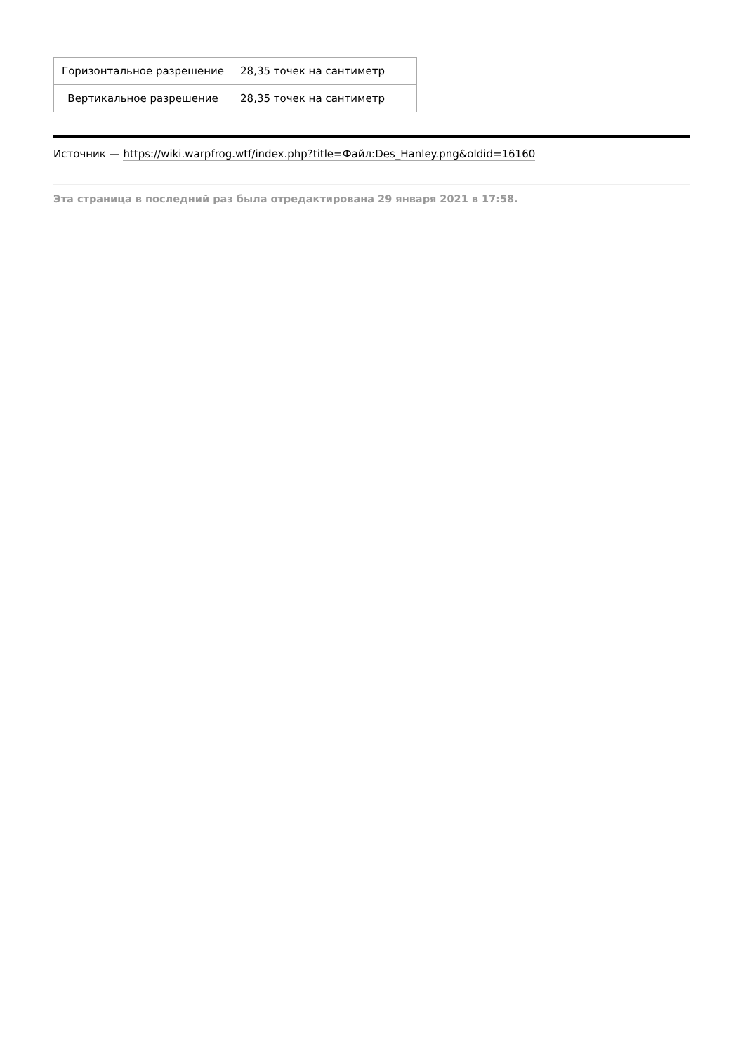| Горизонтальное разрешение | 28,35 точек на сантиметр |
| Вертикальное разрешение | 28,35 точек на сантиметр |
Источник — https://wiki.warpfrog.wtf/index.php?title=Файл:Des_Hanley.png&oldid=16160
Эта страница в последний раз была отредактирована 29 января 2021 в 17:58.